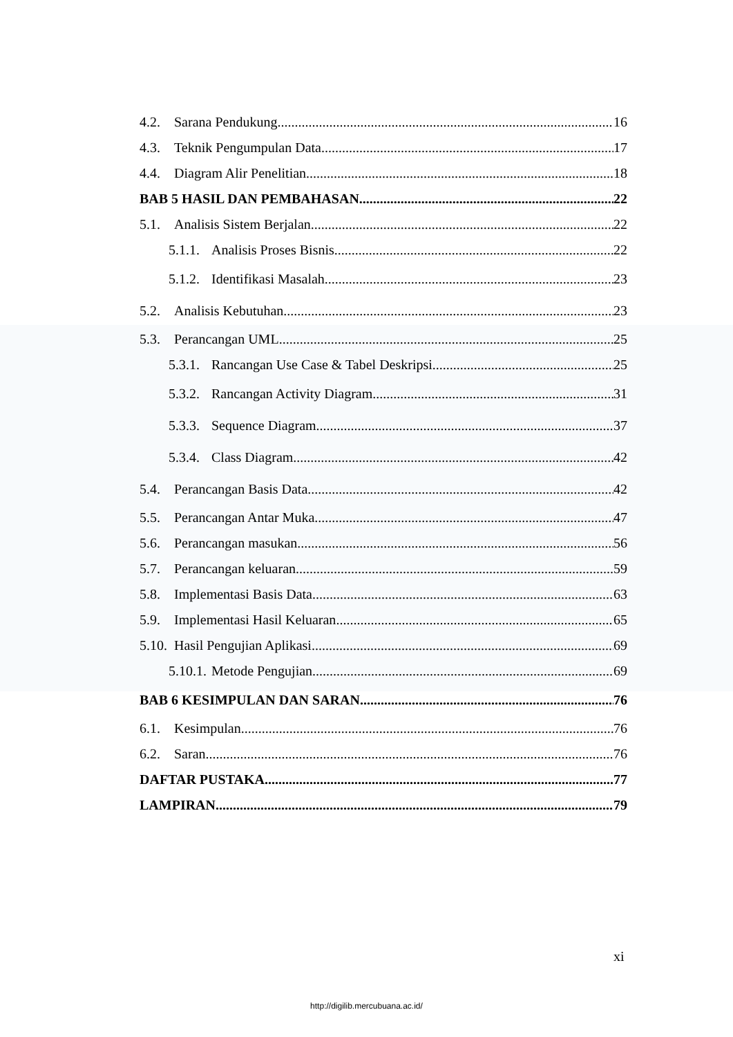4.2. Sarana Pendukung 16
4.3. Teknik Pengumpulan Data 17
4.4. Diagram Alir Penelitian 18
BAB 5 HASIL DAN PEMBAHASAN 22
5.1. Analisis Sistem Berjalan 22
5.1.1. Analisis Proses Bisnis 22
5.1.2. Identifikasi Masalah 23
5.2. Analisis Kebutuhan 23
5.3. Perancangan UML 25
5.3.1. Rancangan Use Case & Tabel Deskripsi 25
5.3.2. Rancangan Activity Diagram 31
5.3.3. Sequence Diagram 37
5.3.4. Class Diagram 42
5.4. Perancangan Basis Data 42
5.5. Perancangan Antar Muka 47
5.6. Perancangan masukan 56
5.7. Perancangan keluaran 59
5.8. Implementasi Basis Data 63
5.9. Implementasi Hasil Keluaran 65
5.10. Hasil Pengujian Aplikasi 69
5.10.1. Metode Pengujian 69
BAB 6 KESIMPULAN DAN SARAN 76
6.1. Kesimpulan 76
6.2. Saran 76
DAFTAR PUSTAKA 77
LAMPIRAN 79
xi
http://digilib.mercubuana.ac.id/